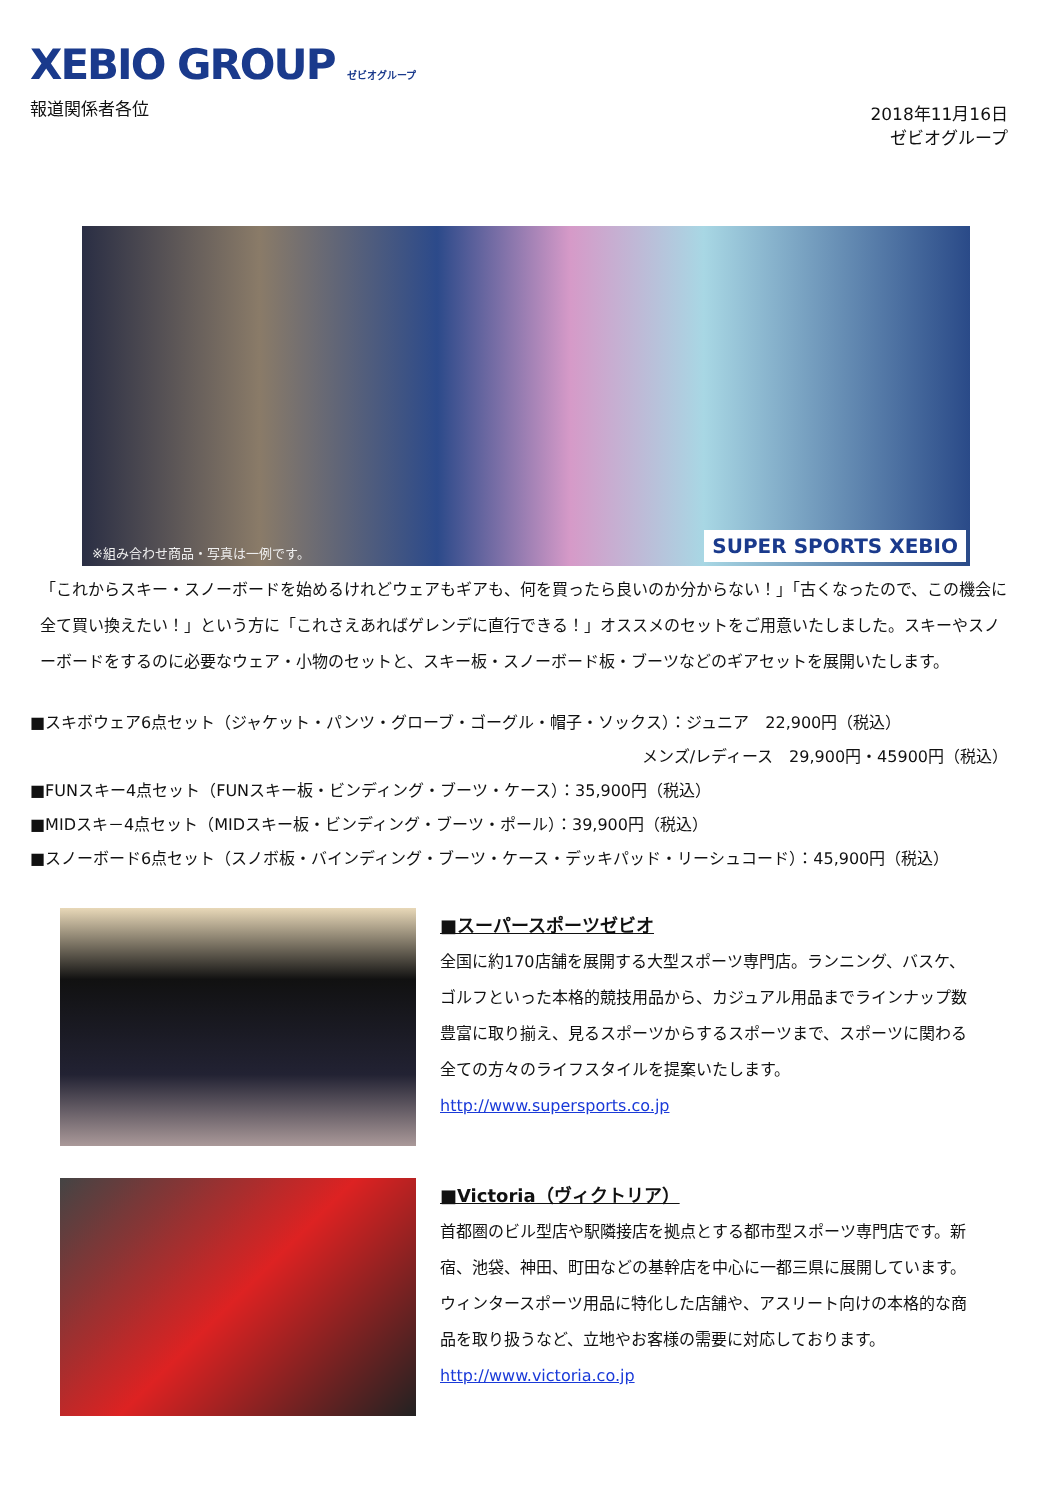XEBIO GROUP ゼビオグループ
報道関係者各位
2018年11月16日
ゼビオグループ
※組み合わせ商品・写真は一例です。 SUPER SPORTS XEBIO
「これからスキー・スノーボードを始めるけれどウェアもギアも、何を買ったら良いのか分からない！」「古くなったので、この機会に全て買い換えたい！」という方に「これさえあればゲレンデに直行できる！」オススメのセットをご用意いたしました。スキーやスノーボードをするのに必要なウェア・小物のセットと、スキー板・スノーボード板・ブーツなどのギアセットを展開いたします。
■スキボウェア6点セット（ジャケット・パンツ・グローブ・ゴーグル・帽子・ソックス）：ジュニア　22,900円（税込）
メンズ/レディース　29,900円・45900円（税込）
■FUNスキー4点セット（FUNスキー板・ビンディング・ブーツ・ケース）：35,900円（税込）
■MIDスキ－4点セット（MIDスキー板・ビンディング・ブーツ・ポール）：39,900円（税込）
■スノーボード6点セット（スノボ板・バインディング・ブーツ・ケース・デッキパッド・リーシュコード）：45,900円（税込）
■スーパースポーツゼビオ
全国に約170店舗を展開する大型スポーツ専門店。ランニング、バスケ、ゴルフといった本格的競技用品から、カジュアル用品までラインナップ数豊富に取り揃え、見るスポーツからするスポーツまで、スポーツに関わる全ての方々のライフスタイルを提案いたします。
http://www.supersports.co.jp
■Victoria（ヴィクトリア）
首都圏のビル型店や駅隣接店を拠点とする都市型スポーツ専門店です。新宿、池袋、神田、町田などの基幹店を中心に一都三県に展開しています。ウィンタースポーツ用品に特化した店舗や、アスリート向けの本格的な商品を取り扱うなど、立地やお客様の需要に対応しております。
http://www.victoria.co.jp